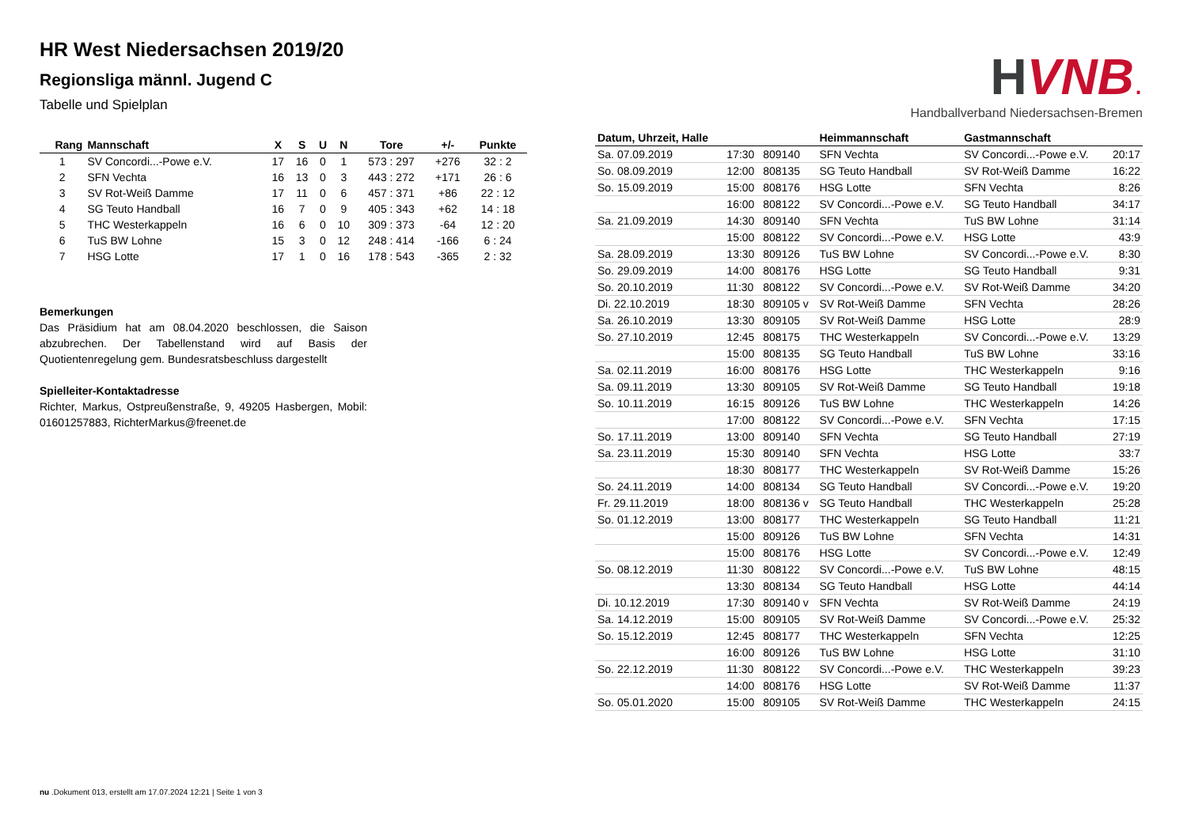HR West Niedersachsen 2019/20
Regionsliga männl. Jugend C
Tabelle und Spielplan
| Rang | Mannschaft | X | S | U | N | Tore | +/- | Punkte |
| --- | --- | --- | --- | --- | --- | --- | --- | --- |
| 1 | SV Concordi...-Powe e.V. | 17 | 16 | 0 | 1 | 573 : 297 | +276 | 32 : 2 |
| 2 | SFN Vechta | 16 | 13 | 0 | 3 | 443 : 272 | +171 | 26 : 6 |
| 3 | SV Rot-Weiß Damme | 17 | 11 | 0 | 6 | 457 : 371 | +86 | 22 : 12 |
| 4 | SG Teuto Handball | 16 | 7 | 0 | 9 | 405 : 343 | +62 | 14 : 18 |
| 5 | THC Westerkappeln | 16 | 6 | 0 | 10 | 309 : 373 | -64 | 12 : 20 |
| 6 | TuS BW Lohne | 15 | 3 | 0 | 12 | 248 : 414 | -166 | 6 : 24 |
| 7 | HSG Lotte | 17 | 1 | 0 | 16 | 178 : 543 | -365 | 2 : 32 |
Bemerkungen
Das Präsidium hat am 08.04.2020 beschlossen, die Saison abzubrechen. Der Tabellenstand wird auf Basis der Quotientenregelung gem. Bundesratsbeschluss dargestellt
Spielleiter-Kontaktadresse
Richter, Markus, Ostpreußenstraße, 9, 49205 Hasbergen, Mobil: 01601257883, RichterMarkus@freenet.de
HVNB.
Handballverband Niedersachsen-Bremen
| Datum, Uhrzeit, Halle | | | Heimmannschaft | Gastmannschaft | |
| --- | --- | --- | --- | --- | --- |
| Sa. 07.09.2019 | 17:30 | 809140 | SFN Vechta | SV Concordi...-Powe e.V. | 20:17 |
| So. 08.09.2019 | 12:00 | 808135 | SG Teuto Handball | SV Rot-Weiß Damme | 16:22 |
| So. 15.09.2019 | 15:00 | 808176 | HSG Lotte | SFN Vechta | 8:26 |
| | 16:00 | 808122 | SV Concordi...-Powe e.V. | SG Teuto Handball | 34:17 |
| Sa. 21.09.2019 | 14:30 | 809140 | SFN Vechta | TuS BW Lohne | 31:14 |
| | 15:00 | 808122 | SV Concordi...-Powe e.V. | HSG Lotte | 43:9 |
| Sa. 28.09.2019 | 13:30 | 809126 | TuS BW Lohne | SV Concordi...-Powe e.V. | 8:30 |
| So. 29.09.2019 | 14:00 | 808176 | HSG Lotte | SG Teuto Handball | 9:31 |
| So. 20.10.2019 | 11:30 | 808122 | SV Concordi...-Powe e.V. | SV Rot-Weiß Damme | 34:20 |
| Di. 22.10.2019 | 18:30 | 809105 v | SV Rot-Weiß Damme | SFN Vechta | 28:26 |
| Sa. 26.10.2019 | 13:30 | 809105 | SV Rot-Weiß Damme | HSG Lotte | 28:9 |
| So. 27.10.2019 | 12:45 | 808175 | THC Westerkappeln | SV Concordi...-Powe e.V. | 13:29 |
| | 15:00 | 808135 | SG Teuto Handball | TuS BW Lohne | 33:16 |
| Sa. 02.11.2019 | 16:00 | 808176 | HSG Lotte | THC Westerkappeln | 9:16 |
| Sa. 09.11.2019 | 13:30 | 809105 | SV Rot-Weiß Damme | SG Teuto Handball | 19:18 |
| So. 10.11.2019 | 16:15 | 809126 | TuS BW Lohne | THC Westerkappeln | 14:26 |
| | 17:00 | 808122 | SV Concordi...-Powe e.V. | SFN Vechta | 17:15 |
| So. 17.11.2019 | 13:00 | 809140 | SFN Vechta | SG Teuto Handball | 27:19 |
| Sa. 23.11.2019 | 15:30 | 809140 | SFN Vechta | HSG Lotte | 33:7 |
| | 18:30 | 808177 | THC Westerkappeln | SV Rot-Weiß Damme | 15:26 |
| So. 24.11.2019 | 14:00 | 808134 | SG Teuto Handball | SV Concordi...-Powe e.V. | 19:20 |
| Fr. 29.11.2019 | 18:00 | 808136 v | SG Teuto Handball | THC Westerkappeln | 25:28 |
| So. 01.12.2019 | 13:00 | 808177 | THC Westerkappeln | SG Teuto Handball | 11:21 |
| | 15:00 | 809126 | TuS BW Lohne | SFN Vechta | 14:31 |
| | 15:00 | 808176 | HSG Lotte | SV Concordi...-Powe e.V. | 12:49 |
| So. 08.12.2019 | 11:30 | 808122 | SV Concordi...-Powe e.V. | TuS BW Lohne | 48:15 |
| | 13:30 | 808134 | SG Teuto Handball | HSG Lotte | 44:14 |
| Di. 10.12.2019 | 17:30 | 809140 v | SFN Vechta | SV Rot-Weiß Damme | 24:19 |
| Sa. 14.12.2019 | 15:00 | 809105 | SV Rot-Weiß Damme | SV Concordi...-Powe e.V. | 25:32 |
| So. 15.12.2019 | 12:45 | 808177 | THC Westerkappeln | SFN Vechta | 12:25 |
| | 16:00 | 809126 | TuS BW Lohne | HSG Lotte | 31:10 |
| So. 22.12.2019 | 11:30 | 808122 | SV Concordi...-Powe e.V. | THC Westerkappeln | 39:23 |
| | 14:00 | 808176 | HSG Lotte | SV Rot-Weiß Damme | 11:37 |
| So. 05.01.2020 | 15:00 | 809105 | SV Rot-Weiß Damme | THC Westerkappeln | 24:15 |
nu .Dokument 013, erstellt am 17.07.2024 12:21 | Seite 1 von 3